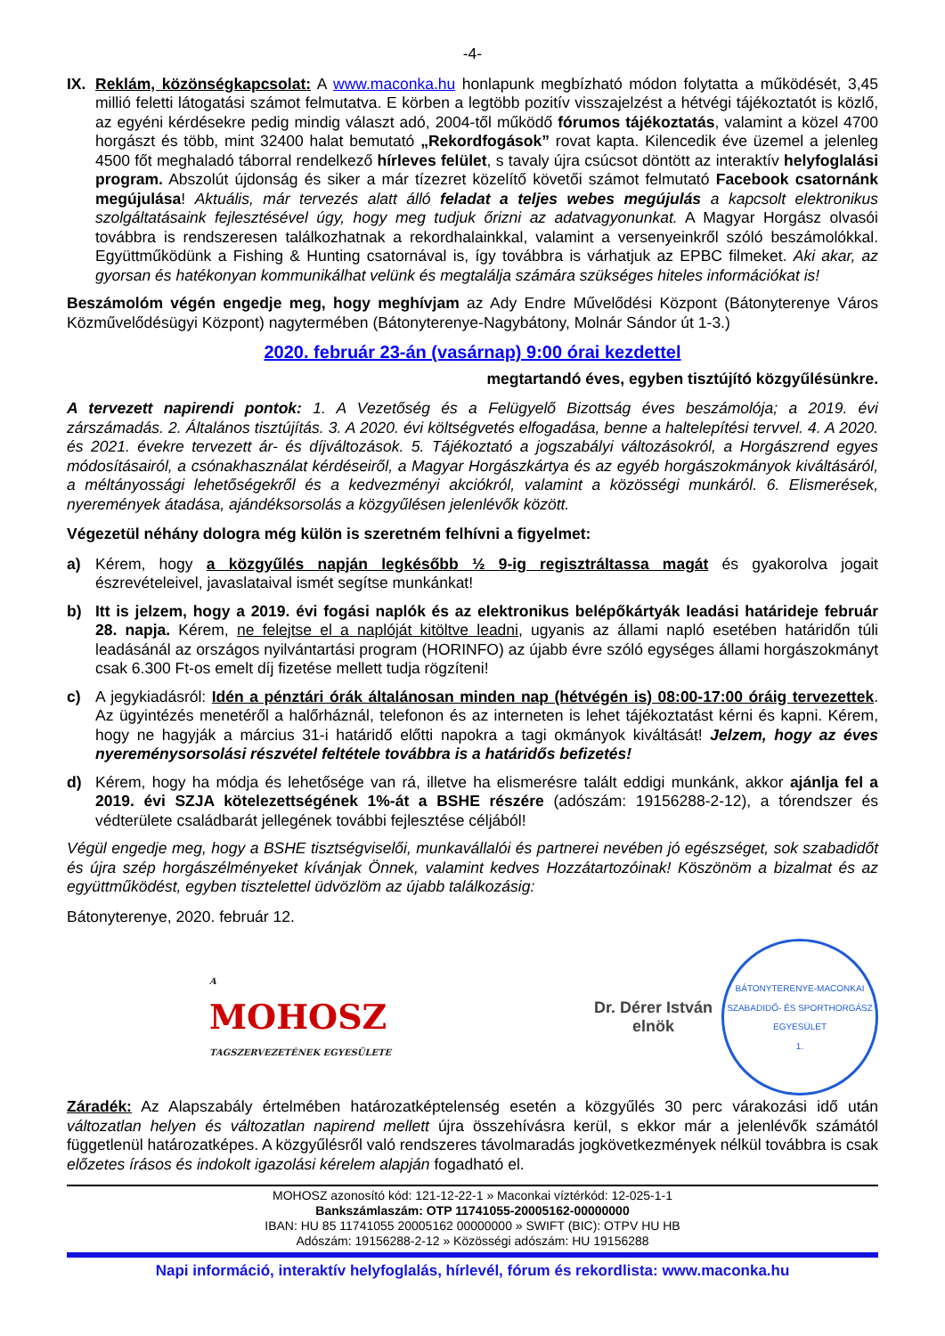-4-
IX. Reklám, közönségkapcsolat: A www.maconka.hu honlapunk megbízható módon folytatta a működését, 3,45 millió feletti látogatási számot felmutatva. E körben a legtöbb pozitív visszajelzést a hétvégi tájékoztatót is közlő, az egyéni kérdésekre pedig mindig választ adó, 2004-től működő fórumos tájékoztatás, valamint a közel 4700 horgászt és több, mint 32400 halat bemutató „Rekordfogások” rovat kapta. Kilencedik éve üzemel a jelenleg 4500 főt meghaladó táborral rendelkező hírleves felület, s tavaly újra csúcsot döntött az interaktív helyfoglalási program. Abszolút újdonság és siker a már tízezret közelítő követői számot felmutató Facebook csatornánk megújulása! Aktuális, már tervezés alatt álló feladat a teljes webes megújulás a kapcsolt elektronikus szolgáltatásaink fejlesztésével úgy, hogy meg tudjuk őrizni az adatvagyonunkat. A Magyar Horgász olvasói továbbra is rendszeresen találkozhatnak a rekordhalainkkal, valamint a versenyeinkről szóló beszámolókkal. Együttműködünk a Fishing & Hunting csatornával is, így továbbra is várhatjuk az EPBC filmeket. Aki akar, az gyorsan és hatékonyan kommunikálhat velünk és megtalálja számára szükséges hiteles információkat is!
Beszámolóm végén engedje meg, hogy meghívjam az Ady Endre Művelődési Központ (Bátonyterenye Város Közművelődésügyi Központ) nagytermében (Bátonyterenye-Nagybátony, Molnár Sándor út 1-3.)
2020. február 23-án (vasárnap) 9:00 órai kezdettel
megtartandó éves, egyben tisztújító közgyűlésünkre.
A tervezett napirendi pontok: 1. A Vezetőség és a Felügyelő Bizottság éves beszámolója; a 2019. évi zárszámadás. 2. Általános tisztújítás. 3. A 2020. évi költségvetés elfogadása, benne a haltelepítési tervvel. 4. A 2020. és 2021. évekre tervezett ár- és díjváltozások. 5. Tájékoztató a jogszabályi változásokról, a Horgászrend egyes módosításairól, a csónakhasználat kérdéseiről, a Magyar Horgászkártya és az egyéb horgászokmányok kiváltásáról, a méltányossági lehetőségekről és a kedvezményi akciókról, valamint a közösségi munkáról. 6. Elismerések, nyeremények átadása, ajándéksorsolás a közgyűlésen jelenlévők között.
Végezetül néhány dologra még külön is szeretném felhívni a figyelmet:
a) Kérem, hogy a közgyűlés napján legkésőbb ½ 9-ig regisztráltassa magát és gyakorolva jogait észrevételeivel, javaslataival ismét segítse munkánkat!
b) Itt is jelzem, hogy a 2019. évi fogási naplók és az elektronikus belépőkártyák leadási határideje február 28. napja. Kérem, ne felejtse el a naplóját kitöltve leadni, ugyanis az állami napló esetében határidőn túli leadásánál az országos nyilvántartási program (HORINFO) az újabb évre szóló egységes állami horgászokmányt csak 6.300 Ft-os emelt díj fizetése mellett tudja rögzíteni!
c) A jegykiadásról: Idén a pénztári órák általánosan minden nap (hétvégén is) 08:00-17:00 óráig tervezettek. Az ügyintézés menetéről a halőrháznál, telefonon és az interneten is lehet tájékoztatást kérni és kapni. Kérem, hogy ne hagyják a március 31-i határidő előtti napokra a tagi okmányok kiváltását! Jelzem, hogy az éves nyereménysorsolási részvétel feltétele továbbra is a határidős befizetés!
d) Kérem, hogy ha módja és lehetősége van rá, illetve ha elismerésre talált eddigi munkánk, akkor ajánlja fel a 2019. évi SZJA kötelezettségének 1%-át a BSHE részére (adószám: 19156288-2-12), a tórendszer és védterülete családbarát jellegének további fejlesztése céljából!
Végül engedje meg, hogy a BSHE tisztségviselői, munkavállalói és partnerei nevében jó egészséget, sok szabadidőt és újra szép horgászélményeket kívánjak Önnek, valamint kedves Hozzátartozóinak! Köszönöm a bizalmat és az együttműködést, egyben tisztelettel üdvözlöm az újabb találkozásig:
Bátonyterenye, 2020. február 12.
A
MOHOSZ
TAGSZERVEZETÉNEK EGYESÜLETE
Dr. Dérer István
elnök
BÁTONYTERENYE-MACONKAI
SZABADIDŐ- ÉS SPORTHORGÁSZ EGYESÜLET
1.
Záradék: Az Alapszabály értelmében határozatképtelenség esetén a közgyűlés 30 perc várakozási idő után változatlan helyen és változatlan napirend mellett újra összehívásra kerül, s ekkor már a jelenlévők számától függetlenül határozatképes. A közgyűlésről való rendszeres távolmaradás jogkövetkezmények nélkül továbbra is csak előzetes írásos és indokolt igazolási kérelem alapján fogadható el.
MOHOSZ azonosító kód: 121-12-22-1 » Maconkai víztérkód: 12-025-1-1
Bankszámlaszám: OTP 11741055-20005162-00000000
IBAN: HU 85 11741055 20005162 00000000 » SWIFT (BIC): OTPV HU HB
Adószám: 19156288-2-12 » Közösségi adószám: HU 19156288
Napi információ, interaktív helyfoglalás, hírlevél, fórum és rekordlista: www.maconka.hu